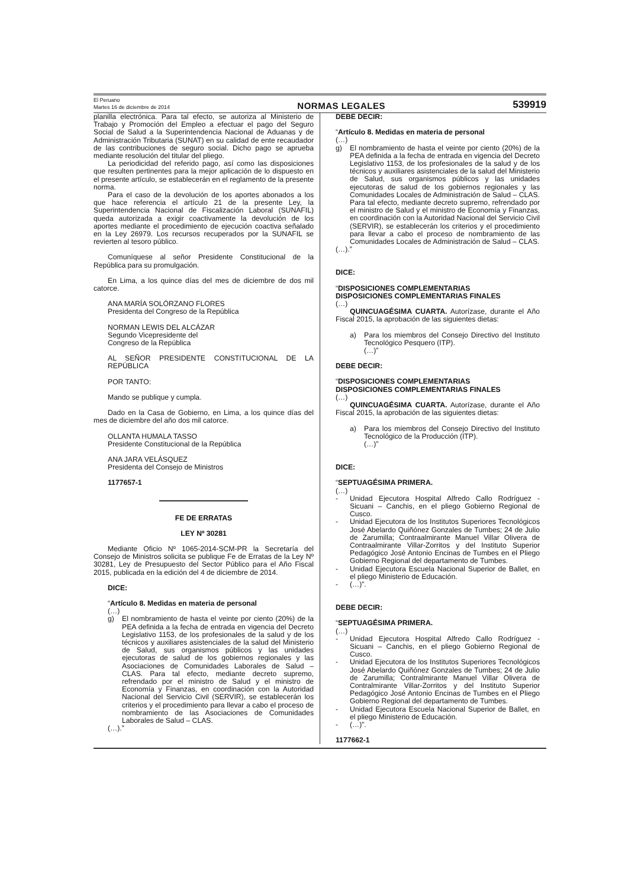El Peruano
Martes 16 de diciembre de 2014
NORMAS LEGALES
539919
planilla electrónica. Para tal efecto, se autoriza al Ministerio de Trabajo y Promoción del Empleo a efectuar el pago del Seguro Social de Salud a la Superintendencia Nacional de Aduanas y de Administración Tributaria (SUNAT) en su calidad de ente recaudador de las contribuciones de seguro social. Dicho pago se aprueba mediante resolución del titular del pliego.
La periodicidad del referido pago, así como las disposiciones que resulten pertinentes para la mejor aplicación de lo dispuesto en el presente artículo, se establecerán en el reglamento de la presente norma.
Para el caso de la devolución de los aportes abonados a los que hace referencia el artículo 21 de la presente Ley, la Superintendencia Nacional de Fiscalización Laboral (SUNAFIL) queda autorizada a exigir coactivamente la devolución de los aportes mediante el procedimiento de ejecución coactiva señalado en la Ley 26979. Los recursos recuperados por la SUNAFIL se revierten al tesoro público.
Comuníquese al señor Presidente Constitucional de la República para su promulgación.
En Lima, a los quince días del mes de diciembre de dos mil catorce.
ANA MARÍA SOLÓRZANO FLORES
Presidenta del Congreso de la República
NORMAN LEWIS DEL ALCÁZAR
Segundo Vicepresidente del
Congreso de la República
AL SEÑOR PRESIDENTE CONSTITUCIONAL DE LA REPÚBLICA
POR TANTO:
Mando se publique y cumpla.
Dado en la Casa de Gobierno, en Lima, a los quince días del mes de diciembre del año dos mil catorce.
OLLANTA HUMALA TASSO
Presidente Constitucional de la República
ANA JARA VELÁSQUEZ
Presidenta del Consejo de Ministros
1177657-1
FE DE ERRATAS
LEY Nº 30281
Mediante Oficio Nº 1065-2014-SCM-PR la Secretaría del Consejo de Ministros solicita se publique Fe de Erratas de la Ley Nº 30281, Ley de Presupuesto del Sector Público para el Año Fiscal 2015, publicada en la edición del 4 de diciembre de 2014.
DICE:
“Artículo 8. Medidas en materia de personal
(…)
g) El nombramiento de hasta el veinte por ciento (20%) de la PEA definida a la fecha de entrada en vigencia del Decreto Legislativo 1153, de los profesionales de la salud y de los técnicos y auxiliares asistenciales de la salud del Ministerio de Salud, sus organismos públicos y las unidades ejecutoras de salud de los gobiernos regionales y las Asociaciones de Comunidades Laborales de Salud – CLAS. Para tal efecto, mediante decreto supremo, refrendado por el ministro de Salud y el ministro de Economía y Finanzas, en coordinación con la Autoridad Nacional del Servicio Civil (SERVIR), se establecerán los criterios y el procedimiento para llevar a cabo el proceso de nombramiento de las Asociaciones de Comunidades Laborales de Salud – CLAS.
(…).”
DEBE DECIR:
“Artículo 8. Medidas en materia de personal
(…)
g) El nombramiento de hasta el veinte por ciento (20%) de la PEA definida a la fecha de entrada en vigencia del Decreto Legislativo 1153, de los profesionales de la salud y de los técnicos y auxiliares asistenciales de la salud del Ministerio de Salud, sus organismos públicos y las unidades ejecutoras de salud de los gobiernos regionales y las Comunidades Locales de Administración de Salud – CLAS. Para tal efecto, mediante decreto supremo, refrendado por el ministro de Salud y el ministro de Economía y Finanzas, en coordinación con la Autoridad Nacional del Servicio Civil (SERVIR), se establecerán los criterios y el procedimiento para llevar a cabo el proceso de nombramiento de las Comunidades Locales de Administración de Salud – CLAS.
(…).”
DICE:
“DISPOSICIONES COMPLEMENTARIAS
DISPOSICIONES COMPLEMENTARIAS FINALES
(…)
QUINCUAGÉSIMA CUARTA. Autorízase, durante el Año Fiscal 2015, la aprobación de las siguientes dietas:
a) Para los miembros del Consejo Directivo del Instituto Tecnológico Pesquero (ITP).
(…)”
DEBE DECIR:
“DISPOSICIONES COMPLEMENTARIAS
DISPOSICIONES COMPLEMENTARIAS FINALES
(…)
QUINCUAGÉSIMA CUARTA. Autorízase, durante el Año Fiscal 2015, la aprobación de las siguientes dietas:
a) Para los miembros del Consejo Directivo del Instituto Tecnológico de la Producción (ITP).
(…)”
DICE:
“SEPTUAGÉSIMA PRIMERA.
(…)
- Unidad Ejecutora Hospital Alfredo Callo Rodríguez - Sicuani – Canchis, en el pliego Gobierno Regional de Cusco.
- Unidad Ejecutora de los Institutos Superiores Tecnológicos José Abelardo Quiñónez Gonzales de Tumbes; 24 de Julio de Zarumilla; Contraalmirante Manuel Villar Olivera de Contraalmirante Villar-Zorritos y del Instituto Superior Pedagógico José Antonio Encinas de Tumbes en el Pliego Gobierno Regional del departamento de Tumbes.
- Unidad Ejecutora Escuela Nacional Superior de Ballet, en el pliego Ministerio de Educación.
- (…)”.
DEBE DECIR:
“SEPTUAGÉSIMA PRIMERA.
(…)
- Unidad Ejecutora Hospital Alfredo Callo Rodríguez - Sicuani – Canchis, en el pliego Gobierno Regional de Cusco.
- Unidad Ejecutora de los Institutos Superiores Tecnológicos José Abelardo Quiñónez Gonzales de Tumbes; 24 de Julio de Zarumilla; Contralmirante Manuel Villar Olivera de Contralmirante Villar-Zorritos y del Instituto Superior Pedagógico José Antonio Encinas de Tumbes en el Pliego Gobierno Regional del departamento de Tumbes.
- Unidad Ejecutora Escuela Nacional Superior de Ballet, en el pliego Ministerio de Educación.
- (…)”.
1177662-1